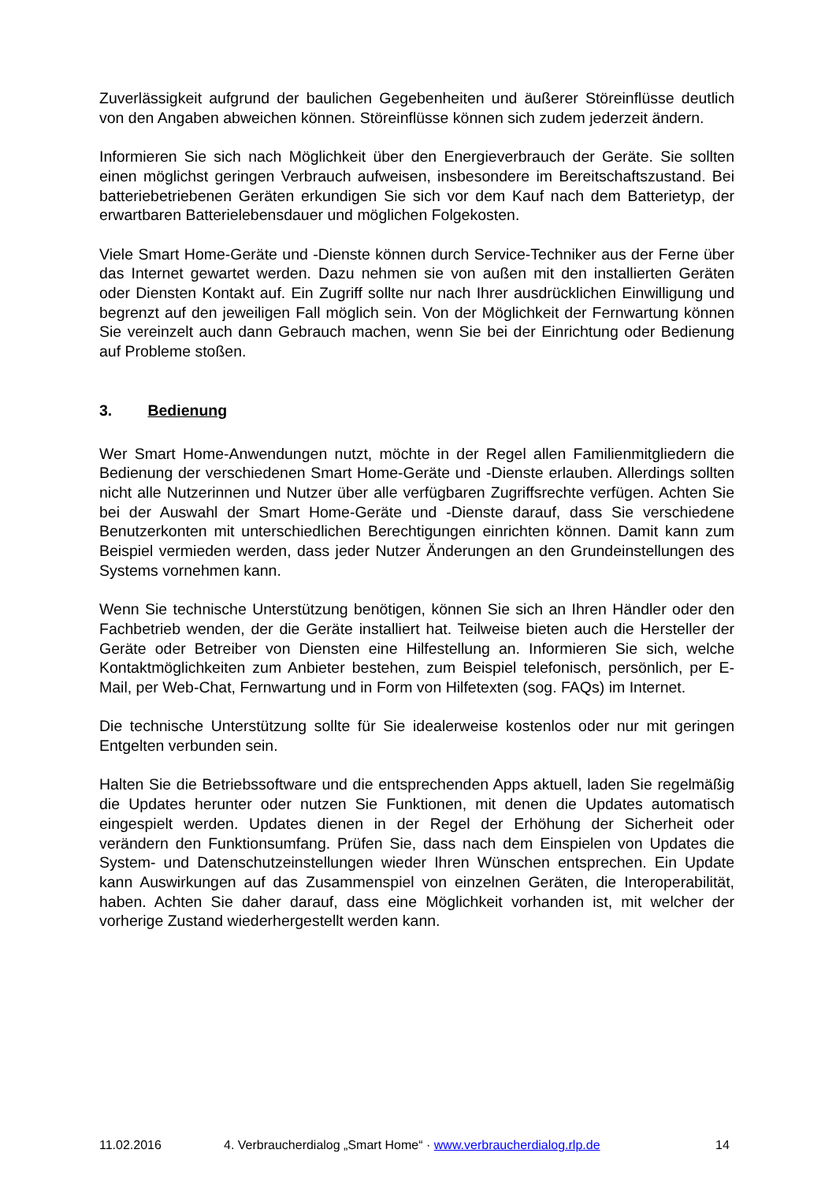Zuverlässigkeit aufgrund der baulichen Gegebenheiten und äußerer Störeinflüsse deutlich von den Angaben abweichen können. Störeinflüsse können sich zudem jederzeit ändern.
Informieren Sie sich nach Möglichkeit über den Energieverbrauch der Geräte. Sie sollten einen möglichst geringen Verbrauch aufweisen, insbesondere im Bereitschaftszustand. Bei batteriebetriebenen Geräten erkundigen Sie sich vor dem Kauf nach dem Batterietyp, der erwartbaren Batterielebensdauer und möglichen Folgekosten.
Viele Smart Home-Geräte und -Dienste können durch Service-Techniker aus der Ferne über das Internet gewartet werden. Dazu nehmen sie von außen mit den installierten Geräten oder Diensten Kontakt auf. Ein Zugriff sollte nur nach Ihrer ausdrücklichen Einwilligung und begrenzt auf den jeweiligen Fall möglich sein. Von der Möglichkeit der Fernwartung können Sie vereinzelt auch dann Gebrauch machen, wenn Sie bei der Einrichtung oder Bedienung auf Probleme stoßen.
3. Bedienung
Wer Smart Home-Anwendungen nutzt, möchte in der Regel allen Familienmitgliedern die Bedienung der verschiedenen Smart Home-Geräte und -Dienste erlauben. Allerdings sollten nicht alle Nutzerinnen und Nutzer über alle verfügbaren Zugriffsrechte verfügen. Achten Sie bei der Auswahl der Smart Home-Geräte und -Dienste darauf, dass Sie verschiedene Benutzerkonten mit unterschiedlichen Berechtigungen einrichten können. Damit kann zum Beispiel vermieden werden, dass jeder Nutzer Änderungen an den Grundeinstellungen des Systems vornehmen kann.
Wenn Sie technische Unterstützung benötigen, können Sie sich an Ihren Händler oder den Fachbetrieb wenden, der die Geräte installiert hat. Teilweise bieten auch die Hersteller der Geräte oder Betreiber von Diensten eine Hilfestellung an. Informieren Sie sich, welche Kontaktmöglichkeiten zum Anbieter bestehen, zum Beispiel telefonisch, persönlich, per E-Mail, per Web-Chat, Fernwartung und in Form von Hilfetexten (sog. FAQs) im Internet.
Die technische Unterstützung sollte für Sie idealerweise kostenlos oder nur mit geringen Entgelten verbunden sein.
Halten Sie die Betriebssoftware und die entsprechenden Apps aktuell, laden Sie regelmäßig die Updates herunter oder nutzen Sie Funktionen, mit denen die Updates automatisch eingespielt werden. Updates dienen in der Regel der Erhöhung der Sicherheit oder verändern den Funktionsumfang. Prüfen Sie, dass nach dem Einspielen von Updates die System- und Datenschutzeinstellungen wieder Ihren Wünschen entsprechen. Ein Update kann Auswirkungen auf das Zusammenspiel von einzelnen Geräten, die Interoperabilität, haben. Achten Sie daher darauf, dass eine Möglichkeit vorhanden ist, mit welcher der vorherige Zustand wiederhergestellt werden kann.
11.02.2016 4. Verbraucherdialog „Smart Home“ · www.verbraucherdialog.rlp.de 14